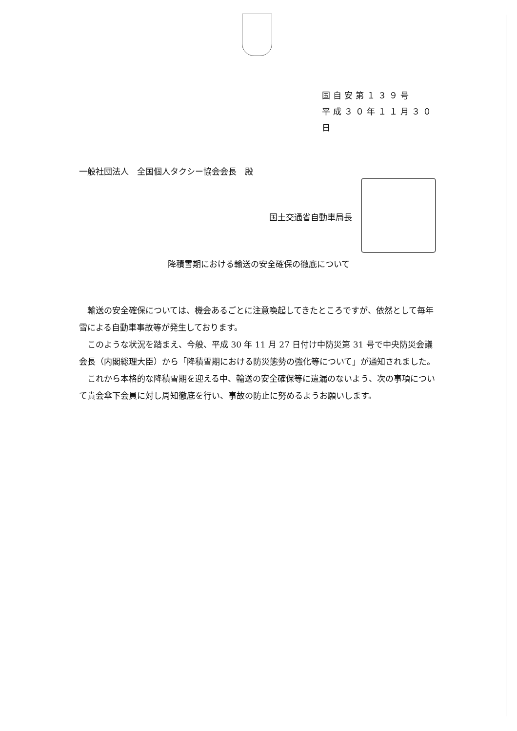国自安第１３９号
平成３０年１１月３０日
一般社団法人　全国個人タクシー協会会長　殿
国土交通省自動車局長
降積雪期における輸送の安全確保の徹底について
輸送の安全確保については、機会あるごとに注意喚起してきたところですが、依然として毎年雪による自動車事故等が発生しております。
このような状況を踏まえ、今般、平成 30 年 11 月 27 日付け中防災第 31 号で中央防災会議会長（内閣総理大臣）から「降積雪期における防災態勢の強化等について」が通知されました。
これから本格的な降積雪期を迎える中、輸送の安全確保等に遺漏のないよう、次の事項について貴会傘下会員に対し周知徹底を行い、事故の防止に努めるようお願いします。